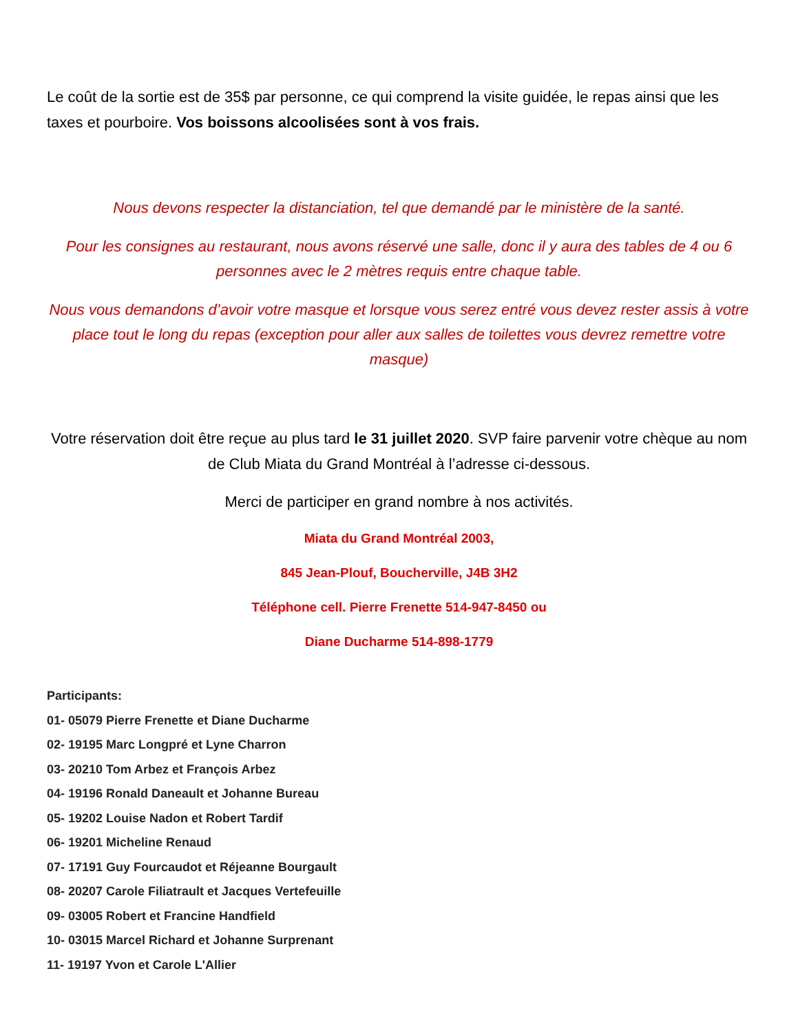Le coût de la sortie est de 35$ par personne, ce qui comprend la visite guidée, le repas ainsi que les taxes et pourboire. Vos boissons alcoolisées sont à vos frais.
Nous devons respecter la distanciation, tel que demandé par le ministère de la santé.
Pour les consignes au restaurant, nous avons réservé une salle, donc il y aura des tables de 4 ou 6 personnes avec le 2 mètres requis entre chaque table.
Nous vous demandons d’avoir votre masque et lorsque vous serez entré vous devez rester assis à votre place tout le long du repas (exception pour aller aux salles de toilettes vous devrez remettre votre masque)
Votre réservation doit être reçue au plus tard le 31 juillet 2020. SVP faire parvenir votre chèque au nom de Club Miata du Grand Montréal à l’adresse ci-dessous.
Merci de participer en grand nombre à nos activités.
Miata du Grand Montréal 2003,
845 Jean-Plouf, Boucherville, J4B 3H2
Téléphone cell. Pierre Frenette 514-947-8450 ou
Diane Ducharme 514-898-1779
Participants:
01- 05079 Pierre Frenette et Diane Ducharme
02- 19195 Marc Longpré et Lyne Charron
03- 20210 Tom Arbez et François Arbez
04- 19196 Ronald Daneault et Johanne Bureau
05- 19202 Louise Nadon et Robert Tardif
06- 19201 Micheline Renaud
07- 17191 Guy Fourcaudot et Réjeanne Bourgault
08- 20207 Carole Filiatrault et Jacques Vertefeuille
09- 03005 Robert et Francine Handfield
10- 03015 Marcel Richard et Johanne Surprenant
11- 19197 Yvon et Carole L'Allier